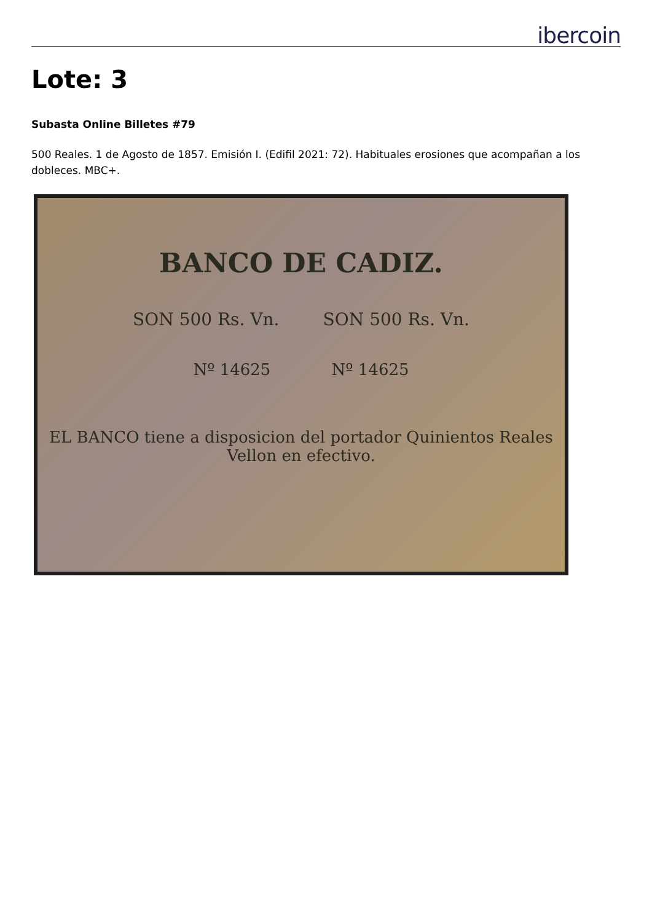ibercoin
Lote: 3
Subasta Online Billetes #79
500 Reales. 1 de Agosto de 1857. Emisión I. (Edifil 2021: 72). Habituales erosiones que acompañan a los dobleces. MBC+.
BANCO DE CADIZ.
SON 500 Rs. Vn. SON 500 Rs. Vn.
Nº 14625 Nº 14625
EL BANCO tiene a disposicion del portador Quinientos Reales Vellon en efectivo.